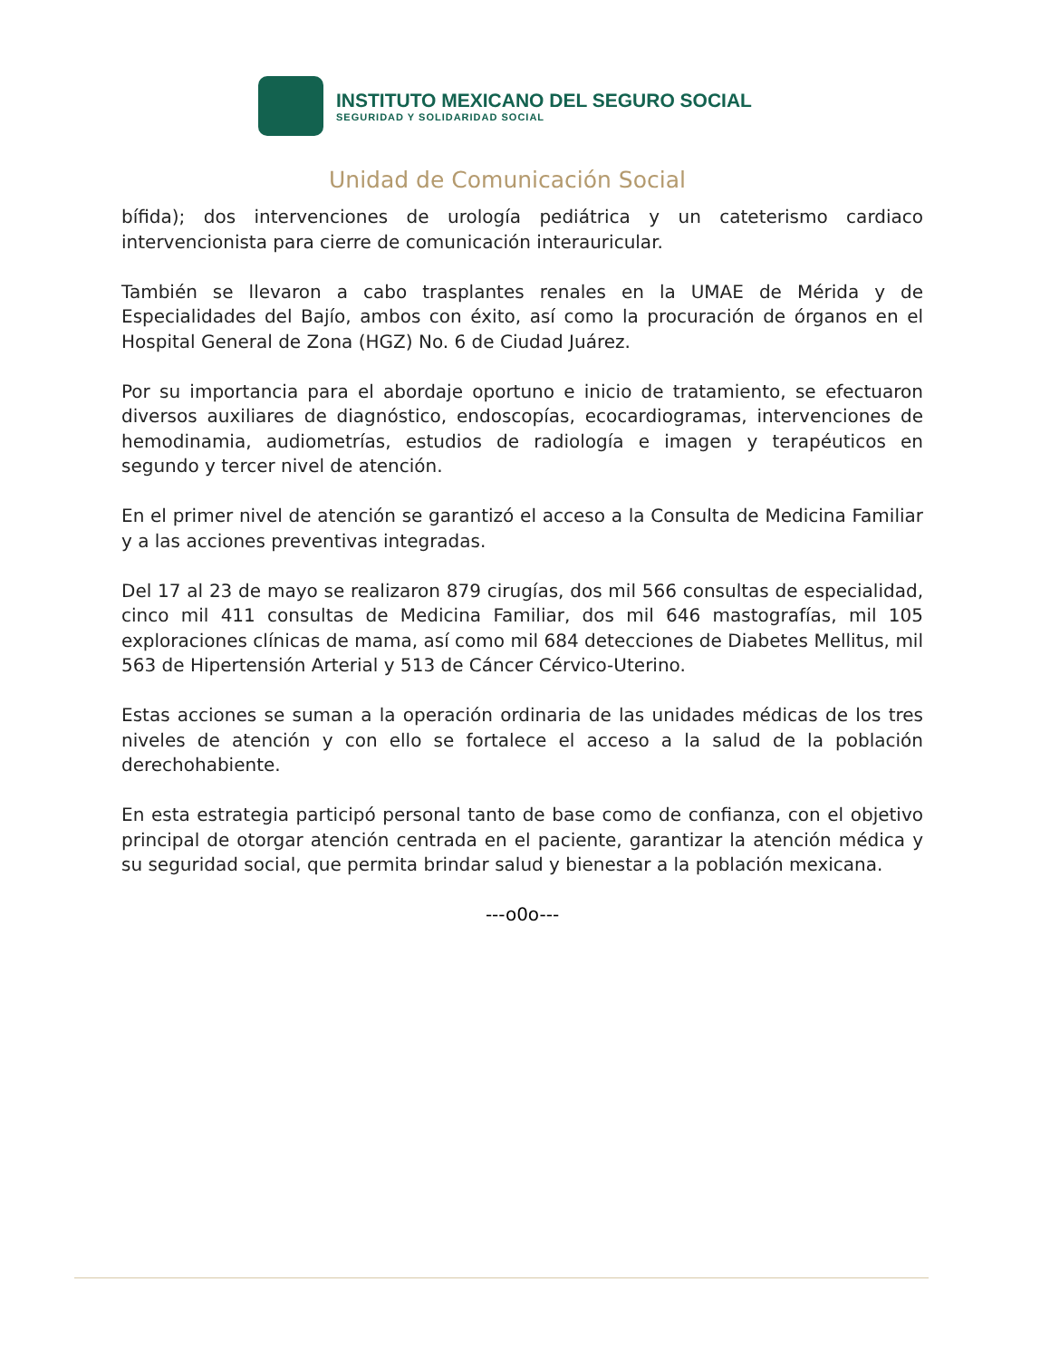INSTITUTO MEXICANO DEL SEGURO SOCIAL
SEGURIDAD Y SOLIDARIDAD SOCIAL
Unidad de Comunicación Social
bífida); dos intervenciones de urología pediátrica y un cateterismo cardiaco intervencionista para cierre de comunicación interauricular.
También se llevaron a cabo trasplantes renales en la UMAE de Mérida y de Especialidades del Bajío, ambos con éxito, así como la procuración de órganos en el Hospital General de Zona (HGZ) No. 6 de Ciudad Juárez.
Por su importancia para el abordaje oportuno e inicio de tratamiento, se efectuaron diversos auxiliares de diagnóstico, endoscopías, ecocardiogramas, intervenciones de hemodinamia, audiometrías, estudios de radiología e imagen y terapéuticos en segundo y tercer nivel de atención.
En el primer nivel de atención se garantizó el acceso a la Consulta de Medicina Familiar y a las acciones preventivas integradas.
Del 17 al 23 de mayo se realizaron 879 cirugías, dos mil 566 consultas de especialidad, cinco mil 411 consultas de Medicina Familiar, dos mil 646 mastografías, mil 105 exploraciones clínicas de mama, así como mil 684 detecciones de Diabetes Mellitus, mil 563 de Hipertensión Arterial y 513 de Cáncer Cérvico-Uterino.
Estas acciones se suman a la operación ordinaria de las unidades médicas de los tres niveles de atención y con ello se fortalece el acceso a la salud de la población derechohabiente.
En esta estrategia participó personal tanto de base como de confianza, con el objetivo principal de otorgar atención centrada en el paciente, garantizar la atención médica y su seguridad social, que permita brindar salud y bienestar a la población mexicana.
---o0o---